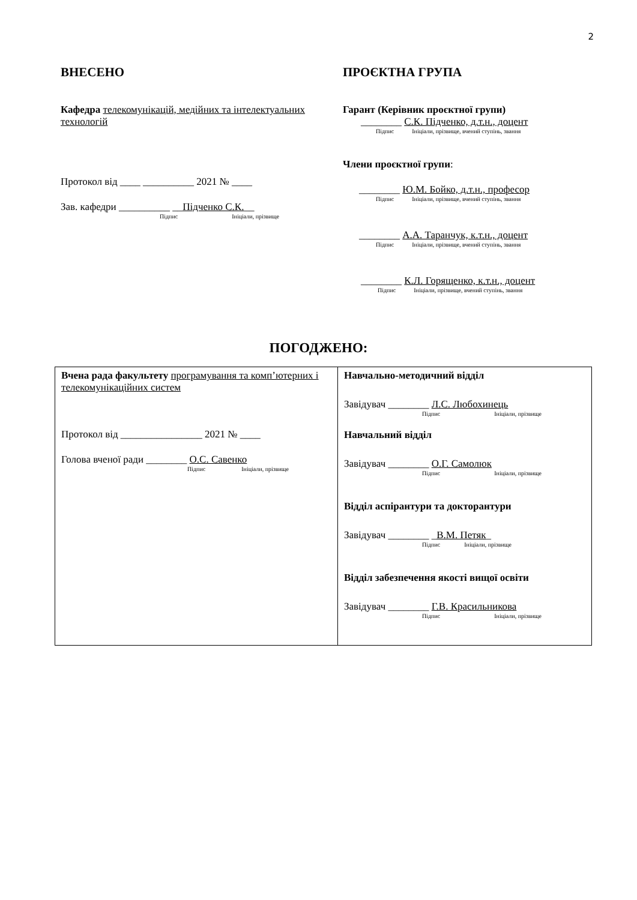2
ВНЕСЕНО
Кафедра телекомунікацій, медійних та інтелектуальних технологій
Протокол від ____ __________ 2021 № ____
Зав. кафедри __________ __Підченко С.К.__
Підпис Ініціали, прізвище
ПРОЄКТНА ГРУПА
Гарант (Керівник проєктної групи)
________ С.К. Підченко, д.т.н., доцент
Підпис Ініціали, прізвище, вчений ступінь, звання
Члени проєктної групи:
________ Ю.М. Бойко, д.т.н., професор
Підпис Ініціали, прізвище, вчений ступінь, звання
________ А.А. Таранчук, к.т.н., доцент
Підпис Ініціали, прізвище, вчений ступінь, звання
________ К.Л. Горященко, к.т.н., доцент
Підпис Ініціали, прізвище, вчений ступінь, звання
ПОГОДЖЕНО:
| Вчена рада факультету програмування та комп’ютерних і телекомунікаційних систем Протокол від ________________ 2021 № ____ Голова вченої ради ________ О.С. Савенко Підпис Ініціали, прізвище | Навчально-методичний відділ Завідувач ________ Л.С. Любохинець Підпис Ініціали, прізвище Навчальний відділ Завідувач ________ О.Г. Самолюк Підпис Ініціали, прізвище Відділ аспірантури та докторантури Завідувач ________ _ В.М. Петяк _ Підпис Ініціали, прізвище Відділ забезпечення якості вищої освіти Завідувач ________ Г.В. Красильникова Підпис Ініціали, прізвище |